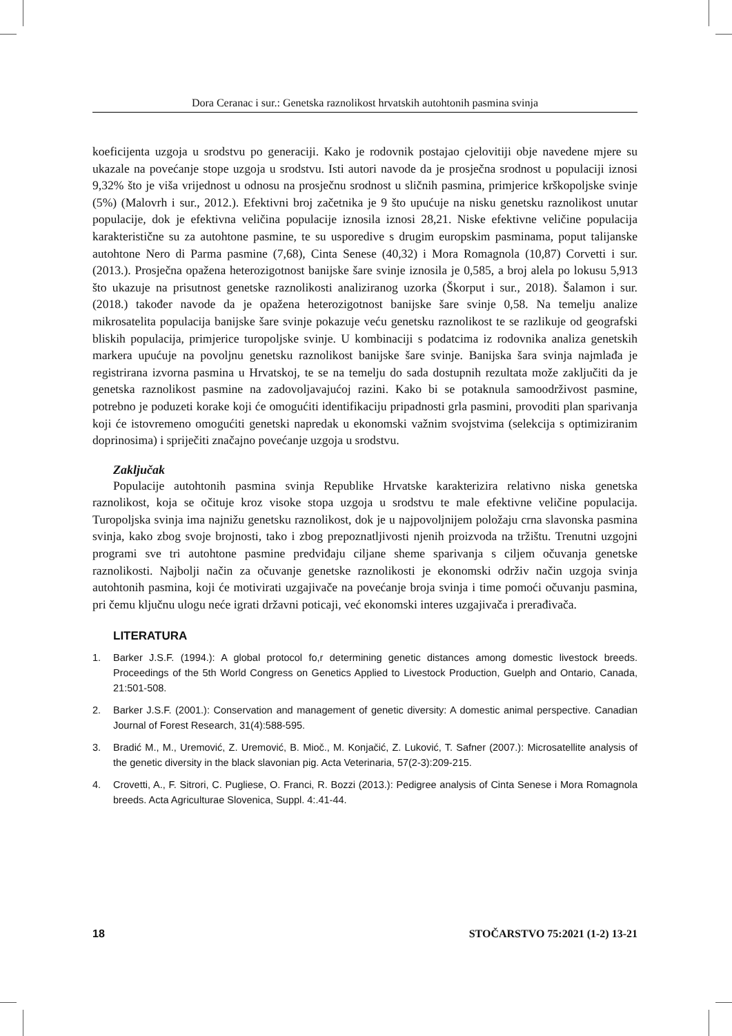Dora Ceranac i sur.: Genetska raznolikost hrvatskih autohtonih pasmina svinja
koeficijenta uzgoja u srodstvu po generaciji. Kako je rodovnik postajao cjelovitiji obje navedene mjere su ukazale na povećanje stope uzgoja u srodstvu. Isti autori navode da je prosječna srodnost u populaciji iznosi 9,32% što je viša vrijednost u odnosu na prosječnu srodnost u sličnih pasmina, primjerice krškopoljske svinje (5%) (Malovrh i sur., 2012.). Efektivni broj začetnika je 9 što upućuje na nisku genetsku raznolikost unutar populacije, dok je efektivna veličina populacije iznosila iznosi 28,21. Niske efektivne veličine populacija karakteristične su za autohtone pasmine, te su usporedive s drugim europskim pasminama, poput talijanske autohtone Nero di Parma pasmine (7,68), Cinta Senese (40,32) i Mora Romagnola (10,87) Corvetti i sur. (2013.). Prosječna opažena heterozigotnost banijske šare svinje iznosila je 0,585, a broj alela po lokusu 5,913 što ukazuje na prisutnost genetske raznolikosti analiziranog uzorka (Škorput i sur., 2018). Šalamon i sur. (2018.) također navode da je opažena heterozigotnost banijske šare svinje 0,58. Na temelju analize mikrosatelita populacija banijske šare svinje pokazuje veću genetsku raznolikost te se razlikuje od geografski bliskih populacija, primjerice turopoljske svinje. U kombinaciji s podatcima iz rodovnika analiza genetskih markera upućuje na povoljnu genetsku raznolikost banijske šare svinje. Banijska šara svinja najmlađa je registrirana izvorna pasmina u Hrvatskoj, te se na temelju do sada dostupnih rezultata može zaključiti da je genetska raznolikost pasmine na zadovoljavajućoj razini. Kako bi se potaknula samoodrživost pasmine, potrebno je poduzeti korake koji će omogućiti identifikaciju pripadnosti grla pasmini, provoditi plan sparivanja koji će istovremeno omogućiti genetski napredak u ekonomski važnim svojstvima (selekcija s optimiziranim doprinosima) i spriječiti značajno povećanje uzgoja u srodstvu.
Zaključak
Populacije autohtonih pasmina svinja Republike Hrvatske karakterizira relativno niska genetska raznolikost, koja se očituje kroz visoke stopa uzgoja u srodstvu te male efektivne veličine populacija. Turopoljska svinja ima najnižu genetsku raznolikost, dok je u najpovoljnijem položaju crna slavonska pasmina svinja, kako zbog svoje brojnosti, tako i zbog prepoznatljivosti njenih proizvoda na tržištu. Trenutni uzgojni programi sve tri autohtone pasmine predviđaju ciljane sheme sparivanja s ciljem očuvanja genetske raznolikosti. Najbolji način za očuvanje genetske raznolikosti je ekonomski održiv način uzgoja svinja autohtonih pasmina, koji će motivirati uzgajivače na povećanje broja svinja i time pomoći očuvanju pasmina, pri čemu ključnu ulogu neće igrati državni poticaji, već ekonomski interes uzgajivača i prerađivača.
LITERATURA
1. Barker J.S.F. (1994.): A global protocol fo,r determining genetic distances among domestic livestock breeds. Proceedings of the 5th World Congress on Genetics Applied to Livestock Production, Guelph and Ontario, Canada, 21:501-508.
2. Barker J.S.F. (2001.): Conservation and management of genetic diversity: A domestic animal perspective. Canadian Journal of Forest Research, 31(4):588-595.
3. Bradić M., M., Uremović, Z. Uremović, B. Mioč., M. Konjačić, Z. Luković, T. Safner (2007.): Microsatellite analysis of the genetic diversity in the black slavonian pig. Acta Veterinaria, 57(2-3):209-215.
4. Crovetti, A., F. Sitrori, C. Pugliese, O. Franci, R. Bozzi (2013.): Pedigree analysis of Cinta Senese i Mora Romagnola breeds. Acta Agriculturae Slovenica, Suppl. 4:.41-44.
18 STOČARSTVO 75:2021 (1-2) 13-21